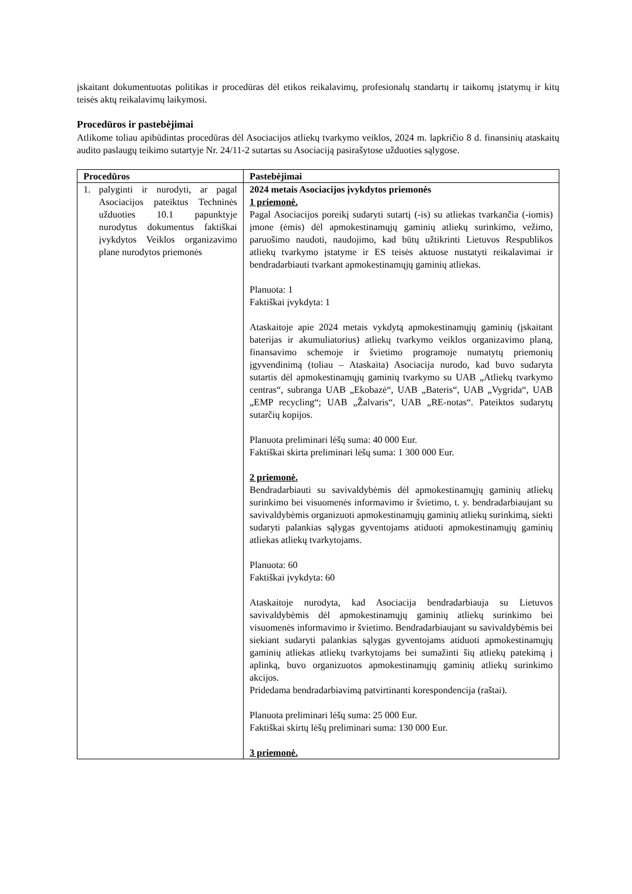įskaitant dokumentuotas politikas ir procedūras dėl etikos reikalavimų, profesionalų standartų ir taikomų įstatymų ir kitų teisės aktų reikalavimų laikymosi.
Procedūros ir pastebėjimai
Atlikome toliau apibūdintas procedūras dėl Asociacijos atliekų tvarkymo veiklos, 2024 m. lapkričio 8 d. finansinių ataskaitų audito paslaugų teikimo sutartyje Nr. 24/11-2 sutartas su Asociaciją pasirašytose užduoties sąlygose.
| Procedūros | Pastebėjimai |
| --- | --- |
| 1. palyginti ir nurodyti, ar pagal Asociacijos pateiktus Techninės užduoties 10.1 papunktyje nurodytus dokumentus faktiškai įvykdytos Veiklos organizavimo plane nurodytos priemonės | 2024 metais Asociacijos įvykdytos priemonės 1 priemonė. Pagal Asociacijos poreikį sudaryti sutartį (-is) su atliekas tvarkančia (-iomis) įmone (ėmis) dėl apmokestinamųjų gaminių atliekų surinkimo, vežimo, paruošimo naudoti, naudojimo, kad būtų užtikrinti Lietuvos Respublikos atliekų tvarkymo įstatyme ir ES teisės aktuose nustatyti reikalavimai ir bendradarbiauti tvarkant apmokestinamųjų gaminių atliekas. Planuota: 1 Faktiškai įvykdyta: 1 Ataskaitoje apie 2024 metais vykdytą apmokestinamųjų gaminių (įskaitant baterijas ir akumuliatorius) atliekų tvarkymo veiklos organizavimo planą, finansavimo schemoje ir švietimo programoje numatytų priemonių įgyvendinimą (toliau – Ataskaita) Asociacija nurodo, kad buvo sudaryta sutartis dėl apmokestinamųjų gaminių tvarkymo su UAB „Atliekų tvarkymo centras“, subranga UAB „Ekobazė“, UAB „Bateris“, UAB „Vygrida“, UAB „EMP recycling“; UAB „Žalvaris“, UAB „RE-notas“. Pateiktos sudarytų sutarčių kopijos. Planuota preliminari lėšų suma: 40 000 Eur. Faktiškai skirta preliminari lėšų suma: 1 300 000 Eur. 2 priemonė. Bendradarbiauti su savivaldybėmis dėl apmokestinamųjų gaminių atliekų surinkimo bei visuomenės informavimo ir švietimo, t. y. bendradarbiaujant su savivaldybėmis organizuoti apmokestinamųjų gaminių atliekų surinkimą, siekti sudaryti palankias sąlygas gyventojams atiduoti apmokestinamųjų gaminių atliekas atliekų tvarkytojams. Planuota: 60 Faktiškai įvykdyta: 60 Ataskaitoje nurodyta, kad Asociacija bendradarbiauja su Lietuvos savivaldybėmis dėl apmokestinamųjų gaminių atliekų surinkimo bei visuomenės informavimo ir švietimo. Bendradarbiaujant su savivaldybėmis bei siekiant sudaryti palankias sąlygas gyventojams atiduoti apmokestinamųjų gaminių atliekas atliekų tvarkytojams bei sumažinti šių atliekų patekimą į aplinką, buvo organizuotos apmokestinamųjų gaminių atliekų surinkimo akcijos. Pridedama bendradarbiavimą patvirtinanti korespondencija (raštai). Planuota preliminari lėšų suma: 25 000 Eur. Faktiškai skirtų lėšų preliminari suma: 130 000 Eur. 3 priemonė. |